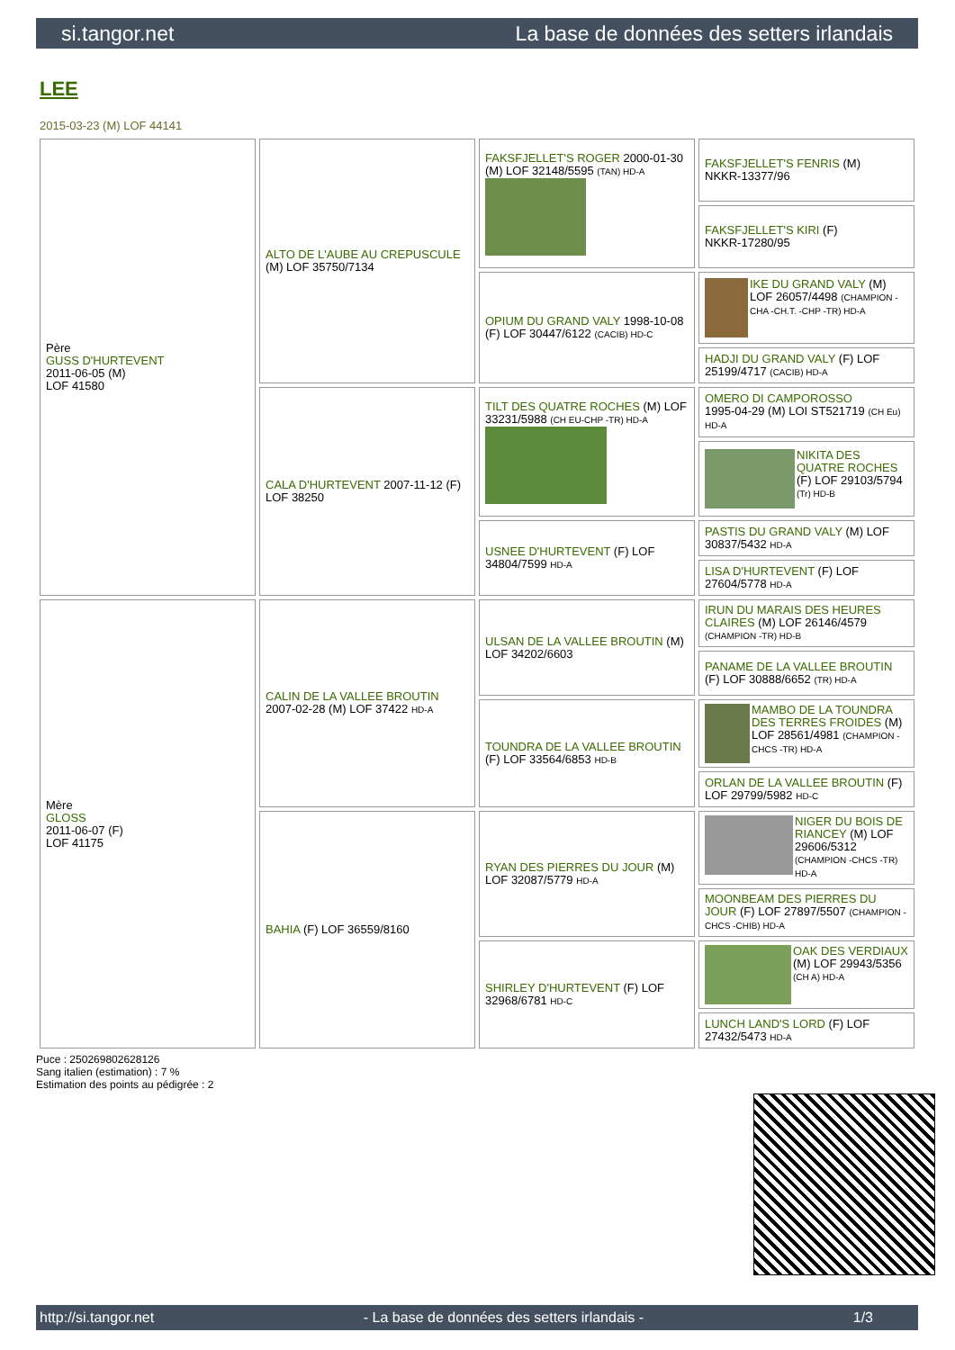si.tangor.net La base de données des setters irlandais
LEE
2015-03-23 (M) LOF 44141
| Père GUSS D'HURTEVENT 2011-06-05 (M) LOF 41580 | ALTO DE L'AUBE AU CREPUSCULE (M) LOF 35750/7134 | FAKSFJELLET'S ROGER 2000-01-30 (M) LOF 32148/5595 (TAN) HD-A | FAKSFJELLET'S FENRIS (M) NKKR-13377/96 |
| | | | FAKSFJELLET'S KIRI (F) NKKR-17280/95 |
| | | OPIUM DU GRAND VALY 1998-10-08 (F) LOF 30447/6122 (CACIB) HD-C | IKE DU GRAND VALY (M) LOF 26057/4498 (CHAMPION -CHA -CH.T. -CHP -TR) HD-A |
| | | | HADJI DU GRAND VALY (F) LOF 25199/4717 (CACIB) HD-A |
| | CALA D'HURTEVENT 2007-11-12 (F) LOF 38250 | TILT DES QUATRE ROCHES (M) LOF 33231/5988 (CH EU-CHP -TR) HD-A | OMERO DI CAMPOROSSO 1995-04-29 (M) LOI ST521719 (CH Eu) HD-A |
| | | | NIKITA DES QUATRE ROCHES (F) LOF 29103/5794 (Tr) HD-B |
| | | USNEE D'HURTEVENT (F) LOF 34804/7599 HD-A | PASTIS DU GRAND VALY (M) LOF 30837/5432 HD-A |
| | | | LISA D'HURTEVENT (F) LOF 27604/5778 HD-A |
| Mère GLOSS 2011-06-07 (F) LOF 41175 | CALIN DE LA VALLEE BROUTIN 2007-02-28 (M) LOF 37422 HD-A | ULSAN DE LA VALLEE BROUTIN (M) LOF 34202/6603 | IRUN DU MARAIS DES HEURES CLAIRES (M) LOF 26146/4579 (CHAMPION -TR) HD-B |
| | | | PANAME DE LA VALLEE BROUTIN (F) LOF 30888/6652 (TR) HD-A |
| | | TOUNDRA DE LA VALLEE BROUTIN (F) LOF 33564/6853 HD-B | MAMBO DE LA TOUNDRA DES TERRES FROIDES (M) LOF 28561/4981 (CHAMPION -CHCS -TR) HD-A |
| | | | ORLAN DE LA VALLEE BROUTIN (F) LOF 29799/5982 HD-C |
| | BAHIA (F) LOF 36559/8160 | RYAN DES PIERRES DU JOUR (M) LOF 32087/5779 HD-A | NIGER DU BOIS DE RIANCEY (M) LOF 29606/5312 (CHAMPION -CHCS -TR) HD-A |
| | | | MOONBEAM DES PIERRES DU JOUR (F) LOF 27897/5507 (CHAMPION -CHCS -CHIB) HD-A |
| | | SHIRLEY D'HURTEVENT (F) LOF 32968/6781 HD-C | OAK DES VERDIAUX (M) LOF 29943/5356 (CH A) HD-A |
| | | | LUNCH LAND'S LORD (F) LOF 27432/5473 HD-A |
Puce : 250269802628126
Sang italien (estimation) : 7 %
Estimation des points au pédigrée : 2
http://si.tangor.net - La base de données des setters irlandais - 1/3